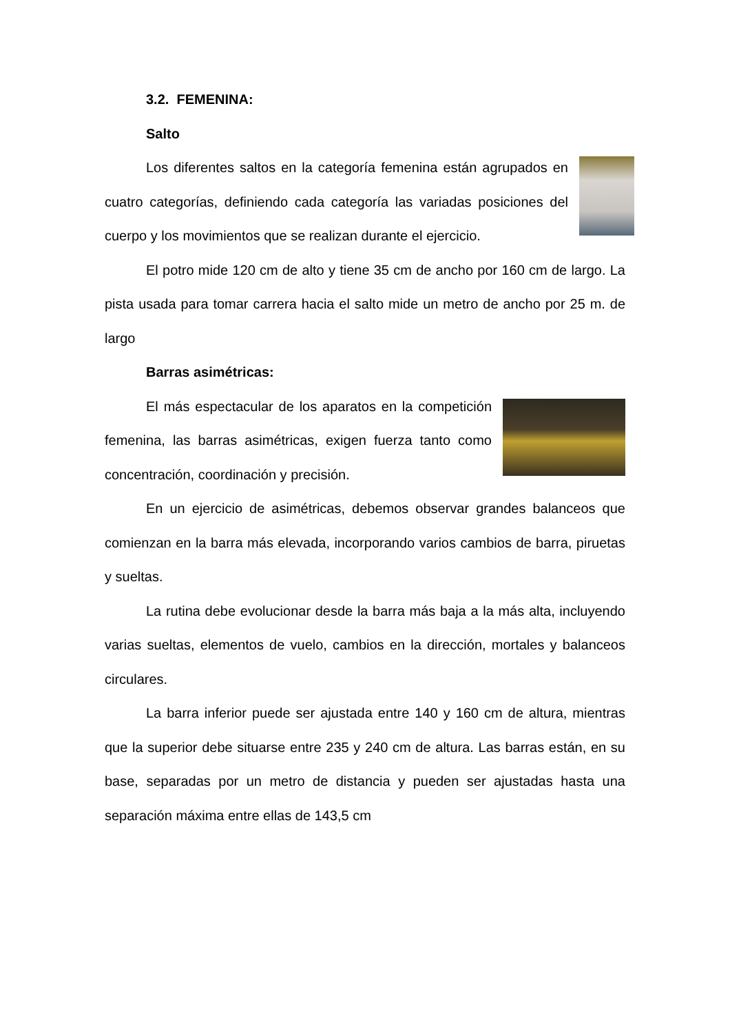3.2. FEMENINA:
Salto
Los diferentes saltos en la categoría femenina están agrupados en cuatro categorías, definiendo cada categoría las variadas posiciones del cuerpo y los movimientos que se realizan durante el ejercicio.
El potro mide 120 cm de alto y tiene 35 cm de ancho por 160 cm de largo. La pista usada para tomar carrera hacia el salto mide un metro de ancho por 25 m. de largo
Barras asimétricas:
El más espectacular de los aparatos en la competición femenina, las barras asimétricas, exigen fuerza tanto como concentración, coordinación y precisión.
En un ejercicio de asimétricas, debemos observar grandes balanceos que comienzan en la barra más elevada, incorporando varios cambios de barra, piruetas y sueltas.
La rutina debe evolucionar desde la barra más baja a la más alta, incluyendo varias sueltas, elementos de vuelo, cambios en la dirección, mortales y balanceos circulares.
La barra inferior puede ser ajustada entre 140 y 160 cm de altura, mientras que la superior debe situarse entre 235 y 240 cm de altura. Las barras están, en su base, separadas por un metro de distancia y pueden ser ajustadas hasta una separación máxima entre ellas de 143,5 cm